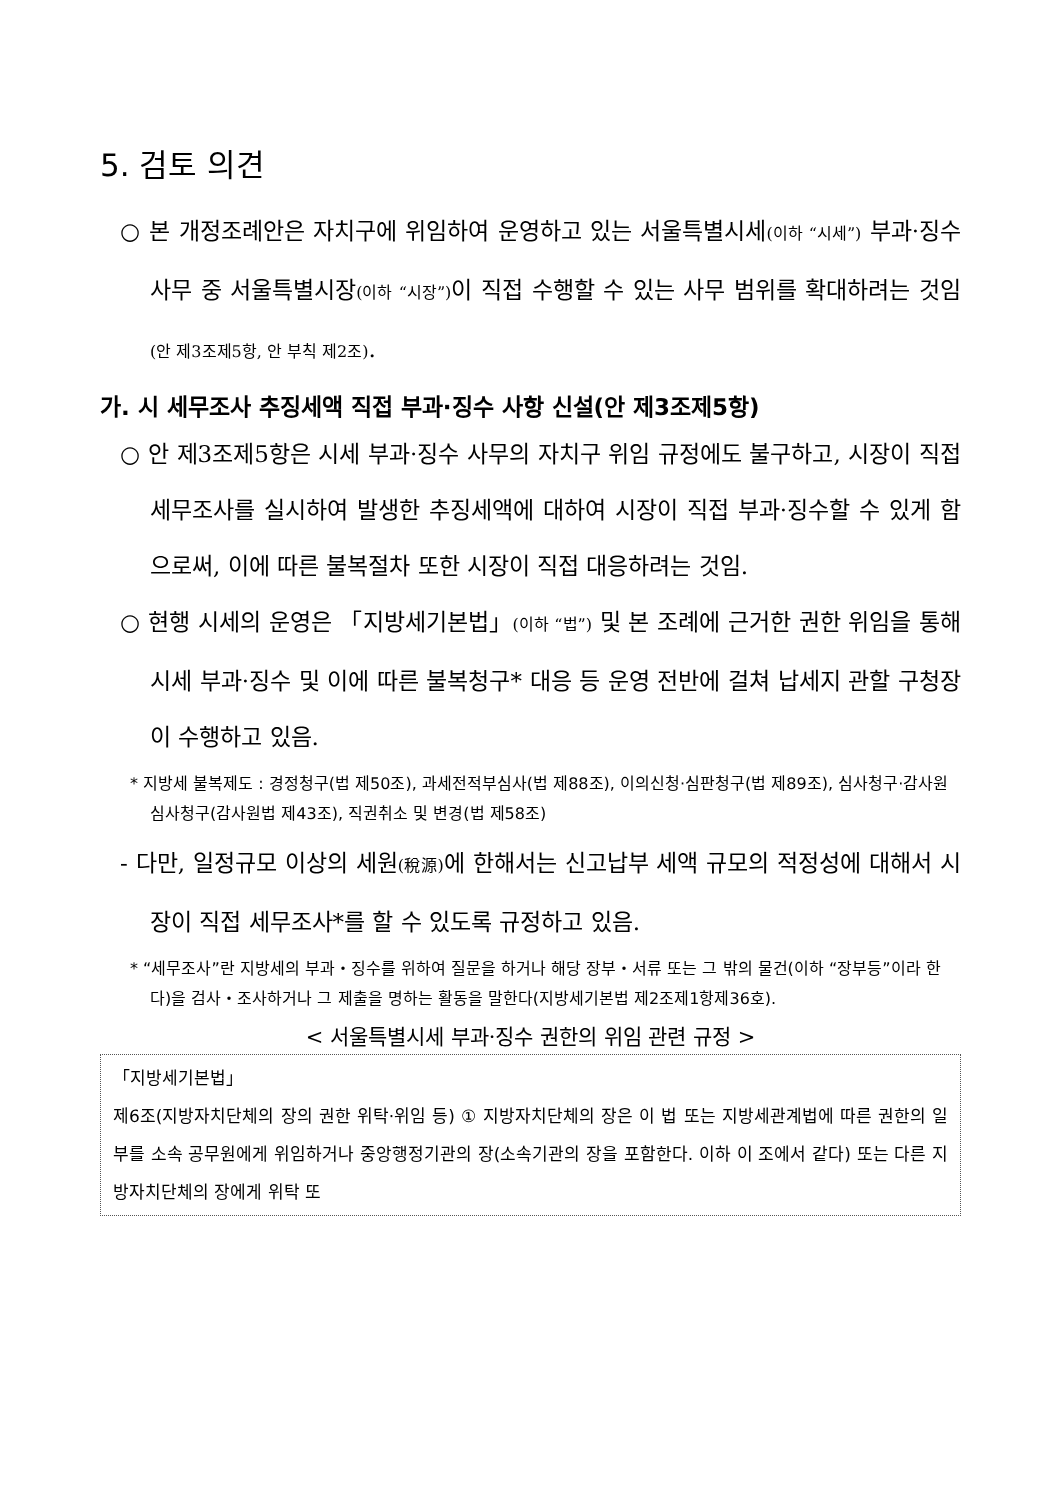5. 검토 의견
○ 본 개정조례안은 자치구에 위임하여 운영하고 있는 서울특별시세(이하 “시세”) 부과·징수 사무 중 서울특별시장(이하 “시장”) 이 직접 수행할 수 있는 사무 범위를 확대하려는 것임(안 제3조제5항, 안 부칙 제2조).
가. 시 세무조사 추징세액 직접 부과·징수 사항 신설(안 제3조제5항)
○ 안 제3조제5항은 시세 부과·징수 사무의 자치구 위임 규정에도 불구하고, 시장이 직접 세무조사를 실시하여 발생한 추징세액에 대하여 시장이 직접 부과·징수할 수 있게 함으로써, 이에 따른 불복절차 또한 시장이 직접 대응하려는 것임.
○ 현행 시세의 운영은 「지방세기본법」(이하 “법”) 및 본 조례에 근거한 권한 위임을 통해 시세 부과·징수 및 이에 따른 불복청구* 대응 등 운영 전반에 걸쳐 납세지 관할 구청장이 수행하고 있음.
* 지방세 불복제도 : 경정청구(법 제50조), 과세전적부심사(법 제88조), 이의신청·심판청구(법 제89조), 심사청구·감사원 심사청구(감사원법 제43조), 직권취소 및 변경(법 제58조)
- 다만, 일정규모 이상의 세원(稅源) 에 한해서는 신고납부 세액 규모의 적정성에 대해서 시장이 직접 세무조사*를 할 수 있도록 규정하고 있음.
* “세무조사”란 지방세의 부과・징수를 위하여 질문을 하거나 해당 장부・서류 또는 그 밖의 물건(이하 “장부등”이라 한다)을 검사・조사하거나 그 제출을 명하는 활동을 말한다(지방세기본법 제2조제1항제36호).
< 서울특별시세 부과·징수 권한의 위임 관련 규정 >
「지방세기본법」
제6조(지방자치단체의 장의 권한 위탁·위임 등) ① 지방자치단체의 장은 이 법 또는 지방세관계법에 따른 권한의 일부를 소속 공무원에게 위임하거나 중앙행정기관의 장(소속기관의 장을 포함한다. 이하 이 조에서 같다) 또는 다른 지방자치단체의 장에게 위탁 또